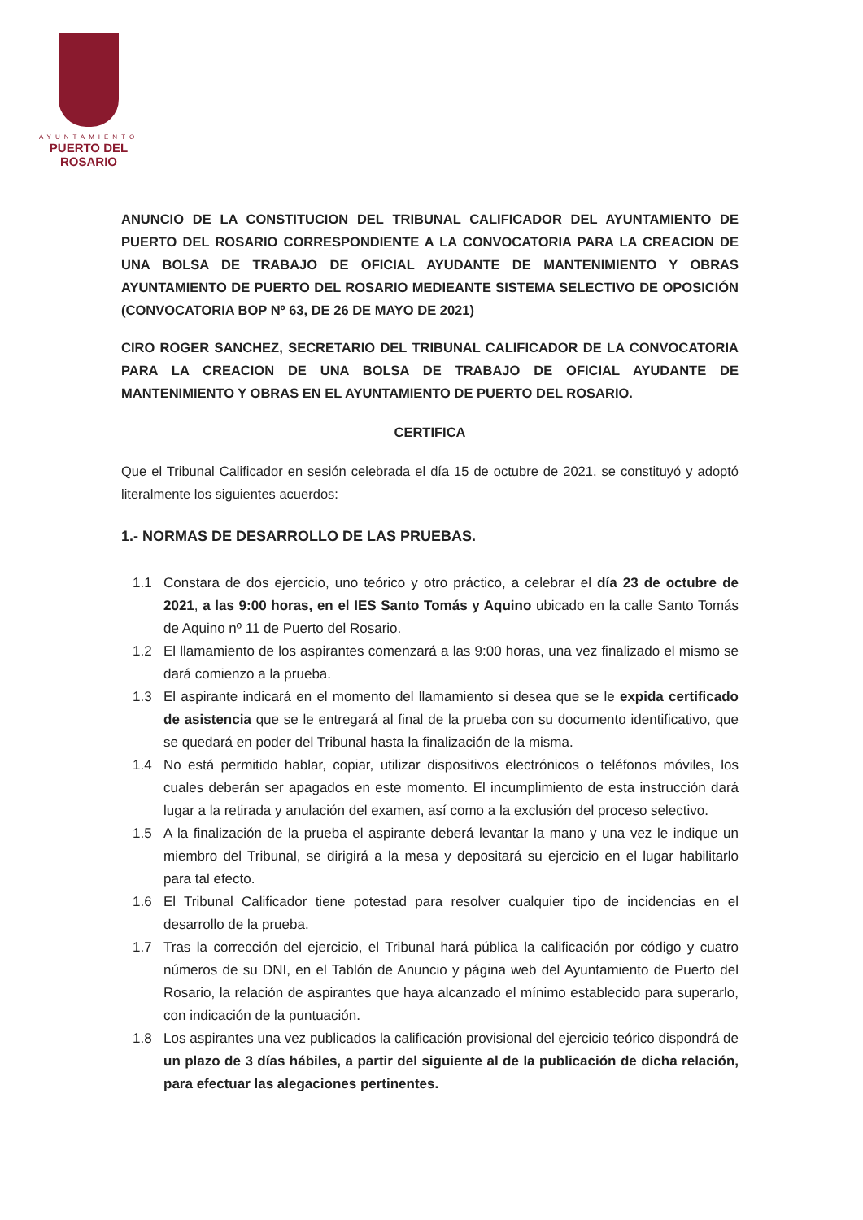AYUNTAMIENTO
PUERTO DEL ROSARIO
ANUNCIO DE LA CONSTITUCION DEL TRIBUNAL CALIFICADOR DEL AYUNTAMIENTO DE PUERTO DEL ROSARIO CORRESPONDIENTE A LA CONVOCATORIA PARA LA CREACION DE UNA BOLSA DE TRABAJO DE OFICIAL AYUDANTE DE MANTENIMIENTO Y OBRAS AYUNTAMIENTO DE PUERTO DEL ROSARIO MEDIEANTE SISTEMA SELECTIVO DE OPOSICIÓN (CONVOCATORIA BOP Nº 63, DE 26 DE MAYO DE 2021)
CIRO ROGER SANCHEZ, SECRETARIO DEL TRIBUNAL CALIFICADOR DE LA CONVOCATORIA PARA LA CREACION DE UNA BOLSA DE TRABAJO DE OFICIAL AYUDANTE DE MANTENIMIENTO Y OBRAS EN EL AYUNTAMIENTO DE PUERTO DEL ROSARIO.
CERTIFICA
Que el Tribunal Calificador en sesión celebrada el día 15 de octubre de 2021, se constituyó y adoptó literalmente los siguientes acuerdos:
1.- NORMAS DE DESARROLLO DE LAS PRUEBAS.
1.1 Constara de dos ejercicio, uno teórico y otro práctico, a celebrar el día 23 de octubre de 2021, a las 9:00 horas, en el IES Santo Tomás y Aquino ubicado en la calle Santo Tomás de Aquino nº 11 de Puerto del Rosario.
1.2 El llamamiento de los aspirantes comenzará a las 9:00 horas, una vez finalizado el mismo se dará comienzo a la prueba.
1.3 El aspirante indicará en el momento del llamamiento si desea que se le expida certificado de asistencia que se le entregará al final de la prueba con su documento identificativo, que se quedará en poder del Tribunal hasta la finalización de la misma.
1.4 No está permitido hablar, copiar, utilizar dispositivos electrónicos o teléfonos móviles, los cuales deberán ser apagados en este momento. El incumplimiento de esta instrucción dará lugar a la retirada y anulación del examen, así como a la exclusión del proceso selectivo.
1.5 A la finalización de la prueba el aspirante deberá levantar la mano y una vez le indique un miembro del Tribunal, se dirigirá a la mesa y depositará su ejercicio en el lugar habilitarlo para tal efecto.
1.6 El Tribunal Calificador tiene potestad para resolver cualquier tipo de incidencias en el desarrollo de la prueba.
1.7 Tras la corrección del ejercicio, el Tribunal hará pública la calificación por código y cuatro números de su DNI, en el Tablón de Anuncio y página web del Ayuntamiento de Puerto del Rosario, la relación de aspirantes que haya alcanzado el mínimo establecido para superarlo, con indicación de la puntuación.
1.8 Los aspirantes una vez publicados la calificación provisional del ejercicio teórico dispondrá de un plazo de 3 días hábiles, a partir del siguiente al de la publicación de dicha relación, para efectuar las alegaciones pertinentes.